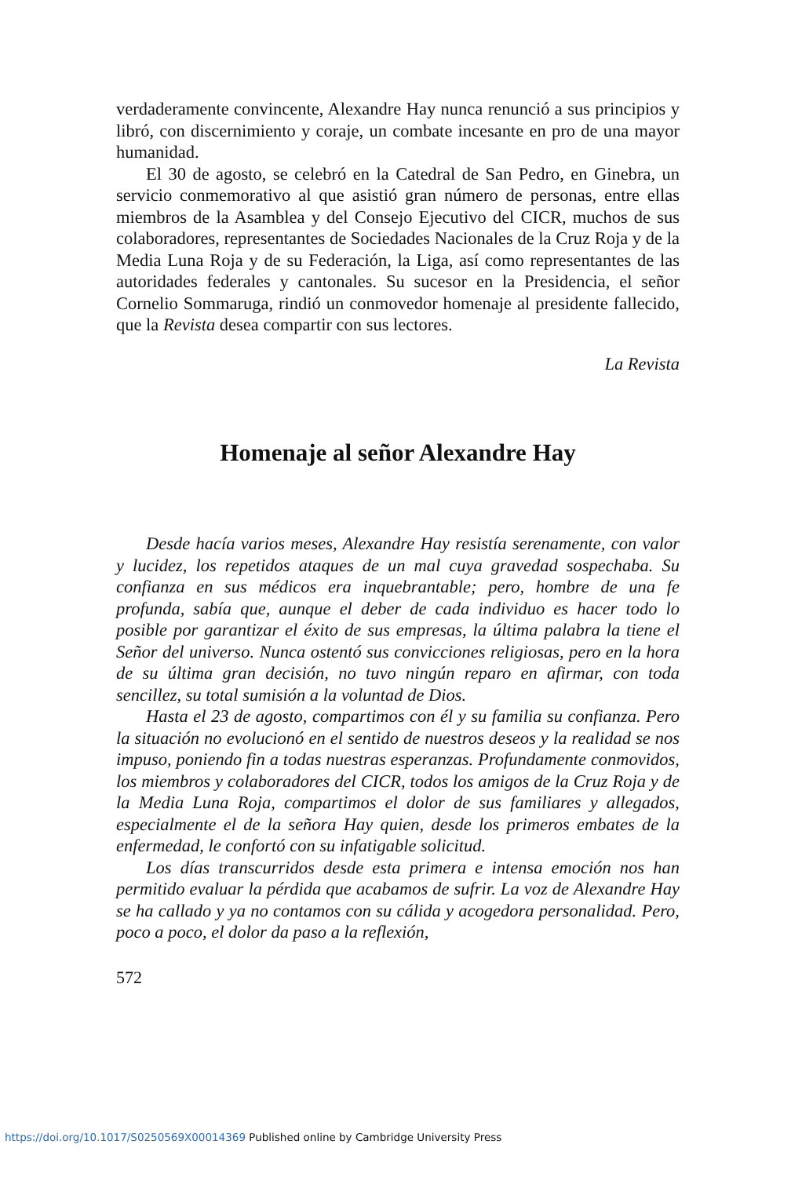verdaderamente convincente, Alexandre Hay nunca renunció a sus principios y libró, con discernimiento y coraje, un combate incesante en pro de una mayor humanidad.
El 30 de agosto, se celebró en la Catedral de San Pedro, en Ginebra, un servicio conmemorativo al que asistió gran número de personas, entre ellas miembros de la Asamblea y del Consejo Ejecutivo del CICR, muchos de sus colaboradores, representantes de Sociedades Nacionales de la Cruz Roja y de la Media Luna Roja y de su Federación, la Liga, así como representantes de las autoridades federales y cantonales. Su sucesor en la Presidencia, el señor Cornelio Sommaruga, rindió un conmovedor homenaje al presidente fallecido, que la Revista desea compartir con sus lectores.
La Revista
Homenaje al señor Alexandre Hay
Desde hacía varios meses, Alexandre Hay resistía serenamente, con valor y lucidez, los repetidos ataques de un mal cuya gravedad sospechaba. Su confianza en sus médicos era inquebrantable; pero, hombre de una fe profunda, sabía que, aunque el deber de cada individuo es hacer todo lo posible por garantizar el éxito de sus empresas, la última palabra la tiene el Señor del universo. Nunca ostentó sus convicciones religiosas, pero en la hora de su última gran decisión, no tuvo ningún reparo en afirmar, con toda sencillez, su total sumisión a la voluntad de Dios.
Hasta el 23 de agosto, compartimos con él y su familia su confianza. Pero la situación no evolucionó en el sentido de nuestros deseos y la realidad se nos impuso, poniendo fin a todas nuestras esperanzas. Profundamente conmovidos, los miembros y colaboradores del CICR, todos los amigos de la Cruz Roja y de la Media Luna Roja, compartimos el dolor de sus familiares y allegados, especialmente el de la señora Hay quien, desde los primeros embates de la enfermedad, le confortó con su infatigable solicitud.
Los días transcurridos desde esta primera e intensa emoción nos han permitido evaluar la pérdida que acabamos de sufrir. La voz de Alexandre Hay se ha callado y ya no contamos con su cálida y acogedora personalidad. Pero, poco a poco, el dolor da paso a la reflexión,
572
https://doi.org/10.1017/S0250569X00014369 Published online by Cambridge University Press